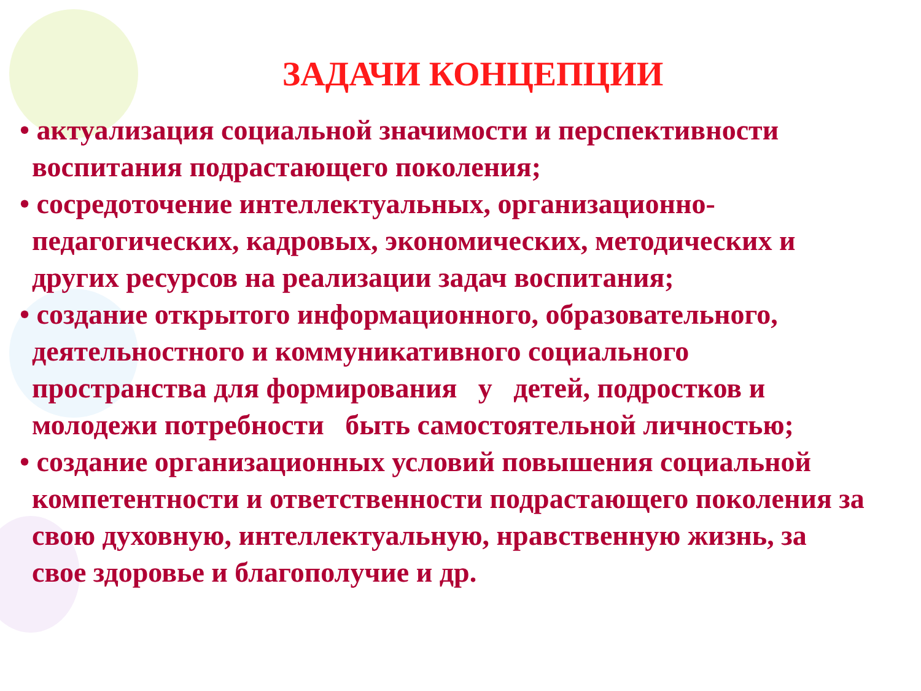ЗАДАЧИ КОНЦЕПЦИИ
• актуализация социальной значимости и перспективности воспитания подрастающего поколения;
• сосредоточение интеллектуальных, организационно-педагогических, кадровых, экономических, методических и других ресурсов на реализации задач воспитания;
• создание открытого информационного, образовательного, деятельностного и коммуникативного социального пространства для формирования у детей, подростков и молодежи потребности быть самостоятельной личностью;
• создание организационных условий повышения социальной компетентности и ответственности подрастающего поколения за свою духовную, интеллектуальную, нравственную жизнь, за свое здоровье и благополучие и др.